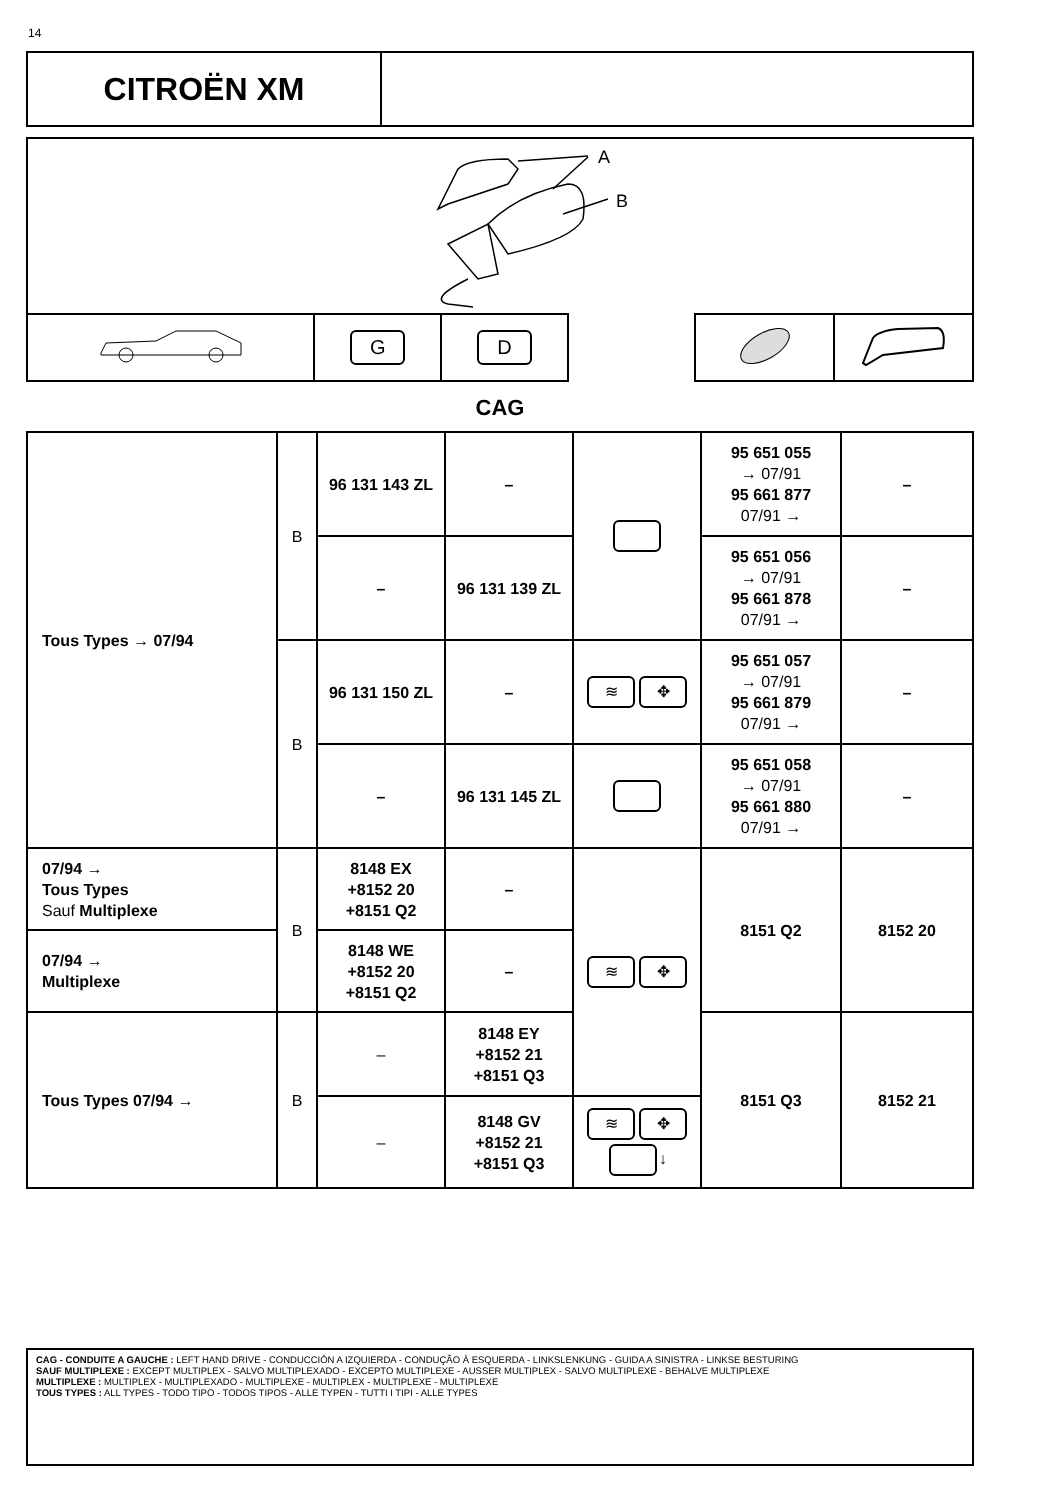14
CITROËN XM
A
B
| | G | D | | | | |
CAG
| Tous Types → 07/94 | B | 96 131 143 ZL | – | | 95 651 055 → 07/91 95 661 877 07/91 → | – |
| | | – | 96 131 139 ZL | | 95 651 056 → 07/91 95 661 878 07/91 → | – |
| | B | 96 131 150 ZL | – | ≋ ✥ | 95 651 057 → 07/91 95 661 879 07/91 → | – |
| | | – | 96 131 145 ZL | | 95 651 058 → 07/91 95 661 880 07/91 → | – |
| 07/94 → Tous Types Sauf Multiplexe | B | 8148 EX +8152 20 +8151 Q2 | – | ≋ ✥ | 8151 Q2 | 8152 20 |
| 07/94 → Multiplexe | | 8148 WE +8152 20 +8151 Q2 | – | | | |
| Tous Types 07/94 → | B | – | 8148 EY +8152 21 +8151 Q3 | | 8151 Q3 | 8152 21 |
| | | – | 8148 GV +8152 21 +8151 Q3 | ≋ ✥ ↓ | | |
CAG - CONDUITE A GAUCHE : LEFT HAND DRIVE - CONDUCCIÓN A IZQUIERDA - CONDUÇÃO À ESQUERDA - LINKSLENKUNG - GUIDA A SINISTRA - LINKSE BESTURING
SAUF MULTIPLEXE : EXCEPT MULTIPLEX - SALVO MULTIPLEXADO - EXCEPTO MULTIPLEXE - AUSSER MULTIPLEX - SALVO MULTIPLEXE - BEHALVE MULTIPLEXE
MULTIPLEXE : MULTIPLEX - MULTIPLEXADO - MULTIPLEXE - MULTIPLEX - MULTIPLEXE - MULTIPLEXE
TOUS TYPES : ALL TYPES - TODO TIPO - TODOS TIPOS - ALLE TYPEN - TUTTI I TIPI - ALLE TYPES